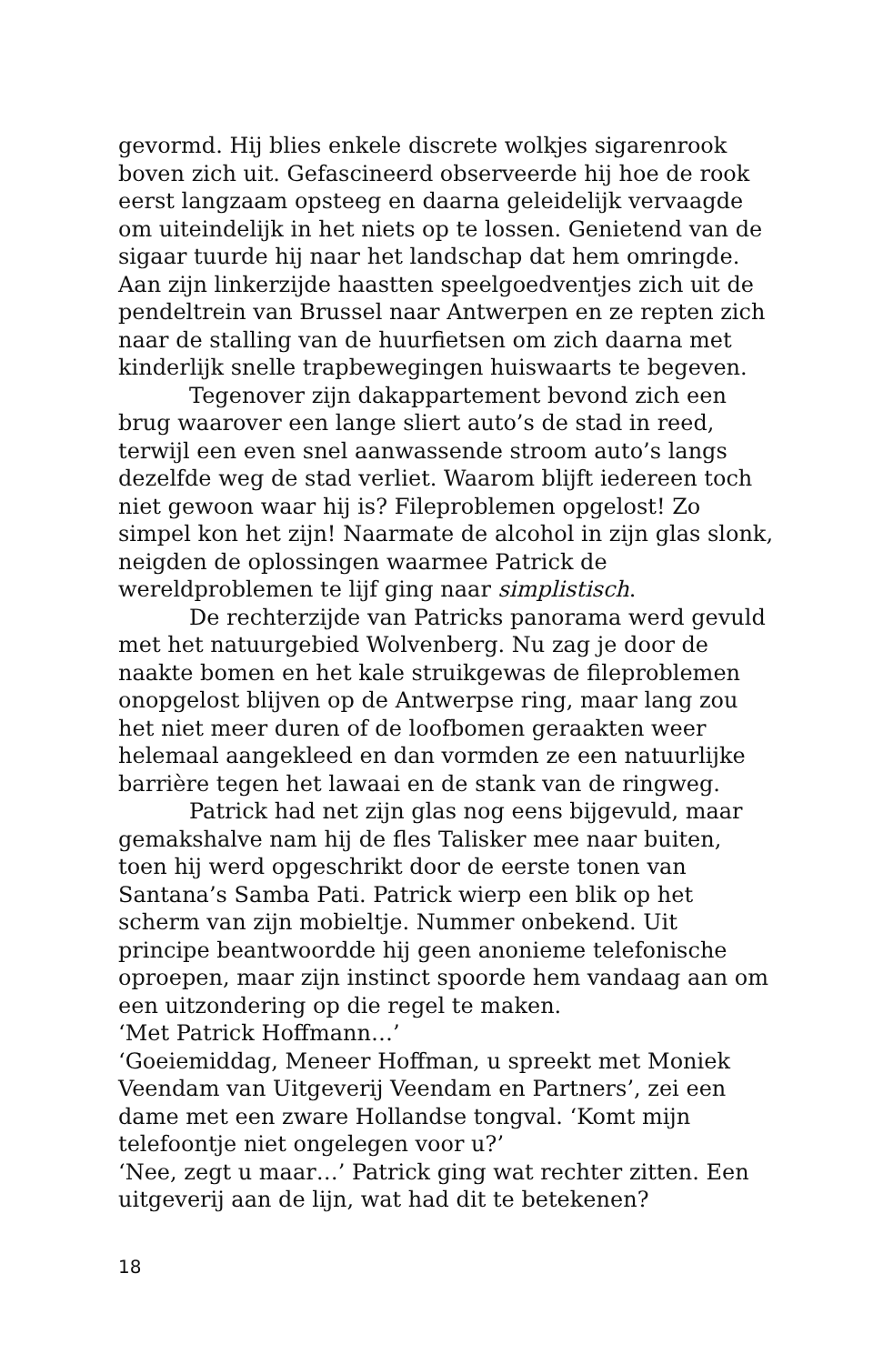gevormd. Hij blies enkele discrete wolkjes sigarenrook boven zich uit. Gefascineerd observeerde hij hoe de rook eerst langzaam opsteeg en daarna geleidelijk vervaagde om uiteindelijk in het niets op te lossen. Genietend van de sigaar tuurde hij naar het landschap dat hem omringde. Aan zijn linkerzijde haastten speelgoedventjes zich uit de pendeltrein van Brussel naar Antwerpen en ze repten zich naar de stalling van de huurfietsen om zich daarna met kinderlijk snelle trapbewegingen huiswaarts te begeven.
Tegenover zijn dakappartement bevond zich een brug waarover een lange sliert auto’s de stad in reed, terwijl een even snel aanwassende stroom auto’s langs dezelfde weg de stad verliet. Waarom blijft iedereen toch niet gewoon waar hij is? Fileproblemen opgelost! Zo simpel kon het zijn! Naarmate de alcohol in zijn glas slonk, neigden de oplossingen waarmee Patrick de wereldproblemen te lijf ging naar simplistisch.
De rechterzijde van Patricks panorama werd gevuld met het natuurgebied Wolvenberg. Nu zag je door de naakte bomen en het kale struikgewas de fileproblemen onopgelost blijven op de Antwerpse ring, maar lang zou het niet meer duren of de loofbomen geraakten weer helemaal aangekleed en dan vormden ze een natuurlijke barrière tegen het lawaai en de stank van de ringweg.
Patrick had net zijn glas nog eens bijgevuld, maar gemakshalve nam hij de fles Talisker mee naar buiten, toen hij werd opgeschrikt door de eerste tonen van Santana’s Samba Pati. Patrick wierp een blik op het scherm van zijn mobieltje. Nummer onbekend. Uit principe beantwoordde hij geen anonieme telefonische oproepen, maar zijn instinct spoorde hem vandaag aan om een uitzondering op die regel te maken.
‘Met Patrick Hoffmann…’
‘Goeiemiddag, Meneer Hoffman, u spreekt met Moniek Veendam van Uitgeverij Veendam en Partners’, zei een dame met een zware Hollandse tongval. ‘Komt mijn telefoontje niet ongelegen voor u?’
‘Nee, zegt u maar…’ Patrick ging wat rechter zitten. Een uitgeverij aan de lijn, wat had dit te betekenen?
18